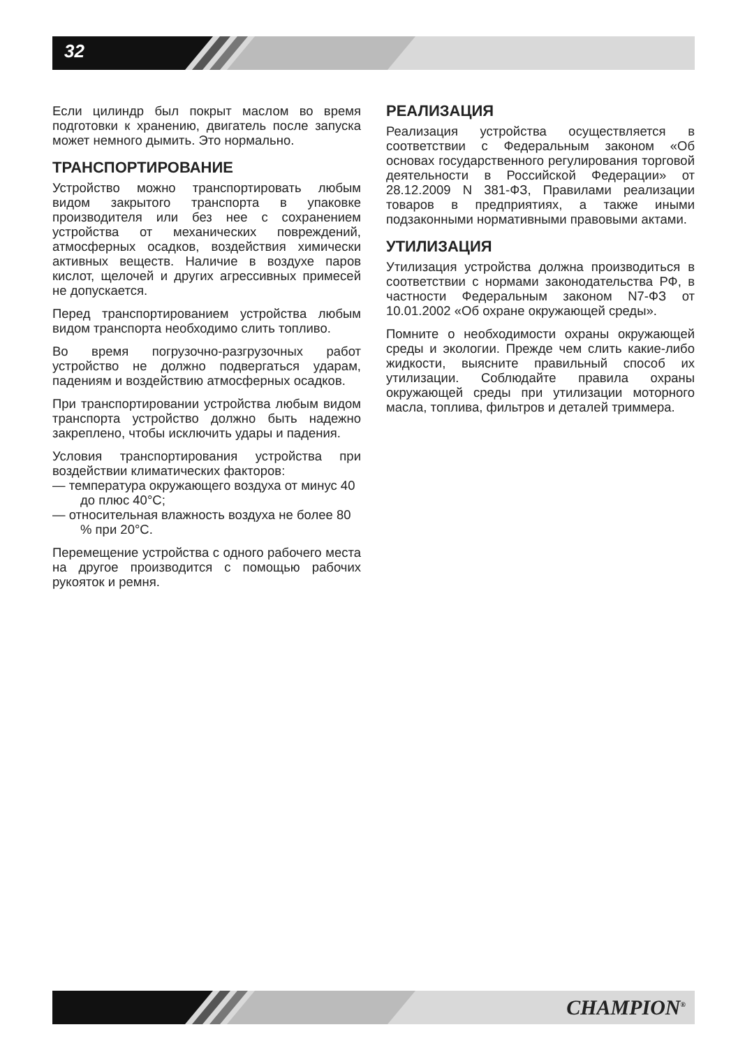32
Если цилиндр был покрыт маслом во время подготовки к хранению, двигатель после запуска может немного дымить. Это нормально.
ТРАНСПОРТИРОВАНИЕ
Устройство можно транспортировать любым видом закрытого транспорта в упаковке производителя или без нее с сохранением устройства от механических повреждений, атмосферных осадков, воздействия химически активных веществ. Наличие в воздухе паров кислот, щелочей и других агрессивных примесей не допускается.
Перед транспортированием устройства любым видом транспорта необходимо слить топливо.
Во время погрузочно-разгрузочных работ устройство не должно подвергаться ударам, падениям и воздействию атмосферных осадков.
При транспортировании устройства любым видом транспорта устройство должно быть надежно закреплено, чтобы исключить удары и падения.
Условия транспортирования устройства при воздействии климатических факторов:
— температура окружающего воздуха от минус 40 до плюс 40°C;
— относительная влажность воздуха не более 80 % при 20°C.
Перемещение устройства с одного рабочего места на другое производится с помощью рабочих рукояток и ремня.
РЕАЛИЗАЦИЯ
Реализация устройства осуществляется в соответствии с Федеральным законом «Об основах государственного регулирования торговой деятельности в Российской Федерации» от 28.12.2009 N 381-ФЗ, Правилами реализации товаров в предприятиях, а также иными подзаконными нормативными правовыми актами.
УТИЛИЗАЦИЯ
Утилизация устройства должна производиться в соответствии с нормами законодательства РФ, в частности Федеральным законом N7-ФЗ от 10.01.2002 «Об охране окружающей среды».
Помните о необходимости охраны окружающей среды и экологии. Прежде чем слить какие-либо жидкости, выясните правильный способ их утилизации. Соблюдайте правила охраны окружающей среды при утилизации моторного масла, топлива, фильтров и деталей триммера.
CHAMPION<sup>®</sup>